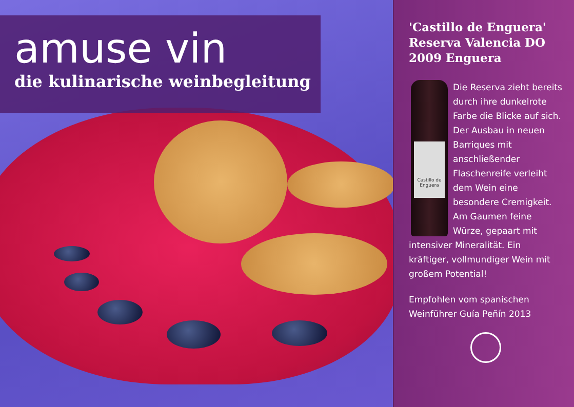amuse vin
die kulinarische weinbegleitung
'Castillo de Enguera' Reserva Valencia DO 2009 Enguera
Castillo de Enguera
Die Reserva zieht bereits durch ihre dunkelrote Farbe die Blicke auf sich. Der Ausbau in neuen Barriques mit anschließender Flaschenreife verleiht dem Wein eine besondere Cremigkeit. Am Gaumen feine Würze, gepaart mit intensiver Mineralität. Ein kräftiger, vollmundiger Wein mit großem Potential!
Empfohlen vom spanischen Weinführer Guía Peñín 2013